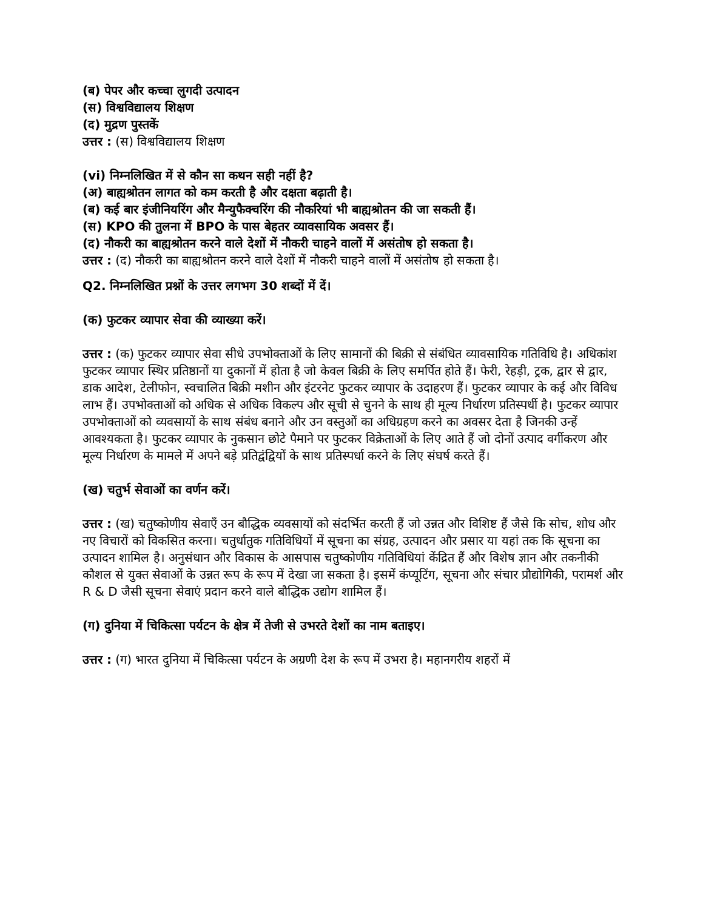(ब) पेपर और कच्चा लुगदी उत्पादन
(स) विश्वविद्यालय शिक्षण
(द) मुद्रण पुस्तकें
उत्तर : (स) विश्वविद्यालय शिक्षण
(vi) निम्नलिखित में से कौन सा कथन सही नहीं है?
(अ) बाह्यश्रोतन लागत को कम करती है और दक्षता बढ़ाती है।
(ब) कई बार इंजीनियरिंग और मैन्युफैक्चरिंग की नौकरियां भी बाह्यश्रोतन की जा सकती हैं।
(स) KPO की तुलना में BPO के पास बेहतर व्यावसायिक अवसर हैं।
(द) नौकरी का बाह्यश्रोतन करने वाले देशों में नौकरी चाहने वालों में असंतोष हो सकता है।
उत्तर : (द) नौकरी का बाह्यश्रोतन करने वाले देशों में नौकरी चाहने वालों में असंतोष हो सकता है।
Q2. निम्नलिखित प्रश्नों के उत्तर लगभग 30 शब्दों में दें।
(क) फुटकर व्यापार सेवा की व्याख्या करें।
उत्तर : (क) फुटकर व्यापार सेवा सीधे उपभोक्ताओं के लिए सामानों की बिक्री से संबंधित व्यावसायिक गतिविधि है। अधिकांश फुटकर व्यापार स्थिर प्रतिष्ठानों या दुकानों में होता है जो केवल बिक्री के लिए समर्पित होते हैं। फेरी, रेहड़ी, ट्रक, द्वार से द्वार, डाक आदेश, टेलीफोन, स्वचालित बिक्री मशीन और इंटरनेट फुटकर व्यापार के उदाहरण हैं। फुटकर व्यापार के कई और विविध लाभ हैं। उपभोक्ताओं को अधिक से अधिक विकल्प और सूची से चुनने के साथ ही मूल्य निर्धारण प्रतिस्पर्धी है। फुटकर व्यापार उपभोक्ताओं को व्यवसायों के साथ संबंध बनाने और उन वस्तुओं का अधिग्रहण करने का अवसर देता है जिनकी उन्हें आवश्यकता है। फुटकर व्यापार के नुकसान छोटे पैमाने पर फुटकर विक्रेताओं के लिए आते हैं जो दोनों उत्पाद वर्गीकरण और मूल्य निर्धारण के मामले में अपने बड़े प्रतिद्वंद्वियों के साथ प्रतिस्पर्धा करने के लिए संघर्ष करते हैं।
(ख) चतुर्भ सेवाओं का वर्णन करें।
उत्तर : (ख) चतुष्कोणीय सेवाएँ उन बौद्धिक व्यवसायों को संदर्भित करती हैं जो उन्नत और विशिष्ट हैं जैसे कि सोच, शोध और नए विचारों को विकसित करना। चतुर्धातुक गतिविधियों में सूचना का संग्रह, उत्पादन और प्रसार या यहां तक कि सूचना का उत्पादन शामिल है। अनुसंधान और विकास के आसपास चतुष्कोणीय गतिविधियां केंद्रित हैं और विशेष ज्ञान और तकनीकी कौशल से युक्त सेवाओं के उन्नत रूप के रूप में देखा जा सकता है। इसमें कंप्यूटिंग, सूचना और संचार प्रौद्योगिकी, परामर्श और R & D जैसी सूचना सेवाएं प्रदान करने वाले बौद्धिक उद्योग शामिल हैं।
(ग) दुनिया में चिकित्सा पर्यटन के क्षेत्र में तेजी से उभरते देशों का नाम बताइए।
उत्तर : (ग) भारत दुनिया में चिकित्सा पर्यटन के अग्रणी देश के रूप में उभरा है। महानगरीय शहरों में